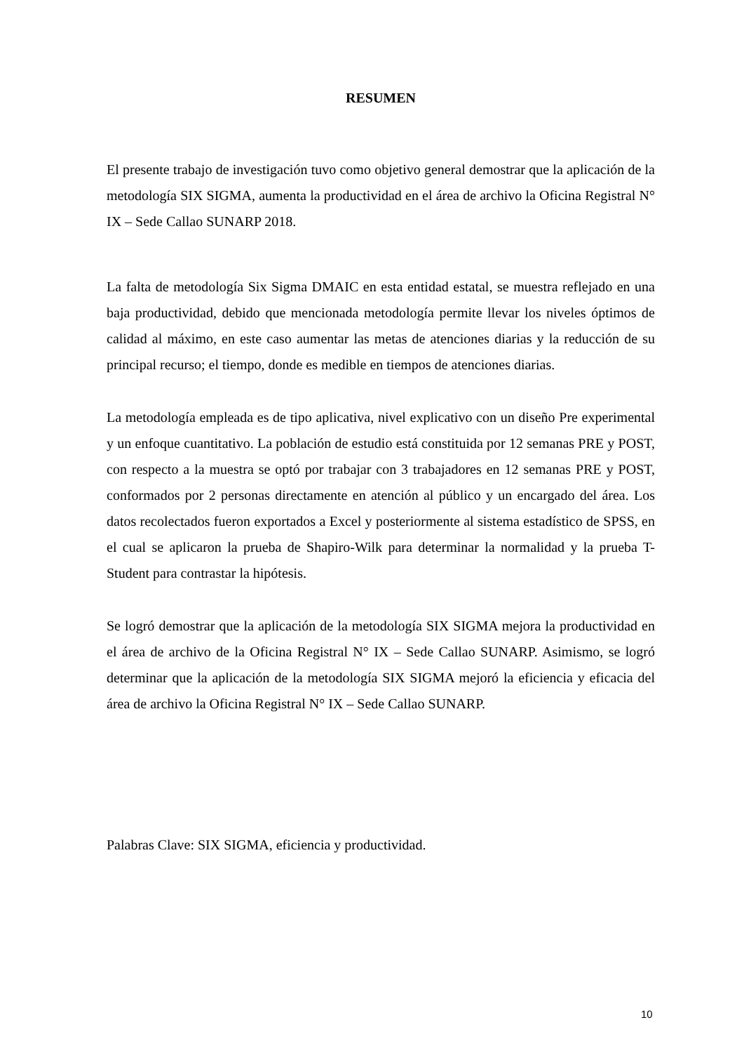RESUMEN
El presente trabajo de investigación tuvo como objetivo general demostrar que la aplicación de la metodología SIX SIGMA, aumenta la productividad en el área de archivo la Oficina Registral N° IX – Sede Callao SUNARP 2018.
La falta de metodología Six Sigma DMAIC en esta entidad estatal, se muestra reflejado en una baja productividad, debido que mencionada metodología permite llevar los niveles óptimos de calidad al máximo, en este caso aumentar las metas de atenciones diarias y la reducción de su principal recurso; el tiempo, donde es medible en tiempos de atenciones diarias.
La metodología empleada es de tipo aplicativa, nivel explicativo con un diseño Pre experimental y un enfoque cuantitativo. La población de estudio está constituida por 12 semanas PRE y POST, con respecto a la muestra se optó por trabajar con 3 trabajadores en 12 semanas PRE y POST, conformados por 2 personas directamente en atención al público y un encargado del área. Los datos recolectados fueron exportados a Excel y posteriormente al sistema estadístico de SPSS, en el cual se aplicaron la prueba de Shapiro-Wilk para determinar la normalidad y la prueba T-Student para contrastar la hipótesis.
Se logró demostrar que la aplicación de la metodología SIX SIGMA mejora la productividad en el área de archivo de la Oficina Registral N° IX – Sede Callao SUNARP. Asimismo, se logró determinar que la aplicación de la metodología SIX SIGMA mejoró la eficiencia y eficacia del área de archivo la Oficina Registral N° IX – Sede Callao SUNARP.
Palabras Clave: SIX SIGMA, eficiencia y productividad.
10